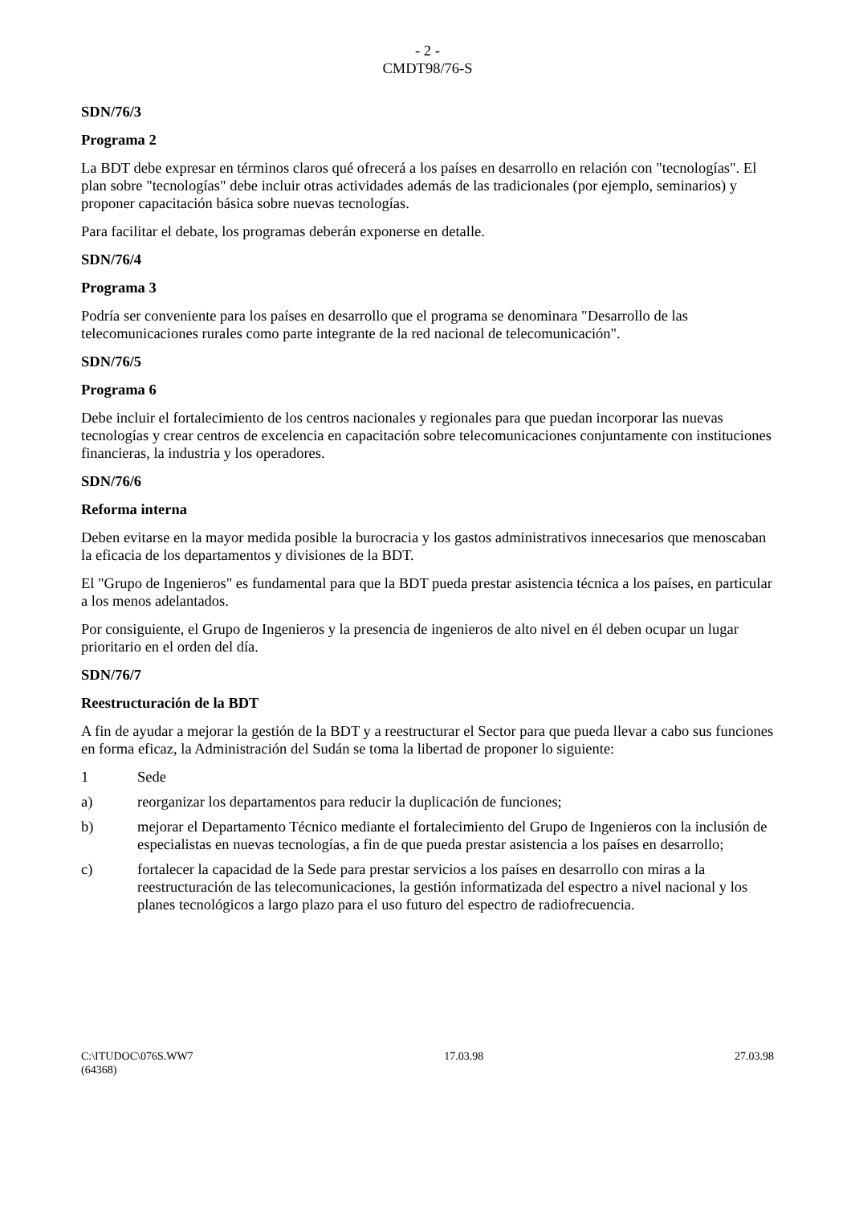- 2 -
CMDT98/76-S
SDN/76/3
Programa 2
La BDT debe expresar en términos claros qué ofrecerá a los países en desarrollo en relación con "tecnologías". El plan sobre "tecnologías" debe incluir otras actividades además de las tradicionales (por ejemplo, seminarios) y proponer capacitación básica sobre nuevas tecnologías.
Para facilitar el debate, los programas deberán exponerse en detalle.
SDN/76/4
Programa 3
Podría ser conveniente para los países en desarrollo que el programa se denominara "Desarrollo de las telecomunicaciones rurales como parte integrante de la red nacional de telecomunicación".
SDN/76/5
Programa 6
Debe incluir el fortalecimiento de los centros nacionales y regionales para que puedan incorporar las nuevas tecnologías y crear centros de excelencia en capacitación sobre telecomunicaciones conjuntamente con instituciones financieras, la industria y los operadores.
SDN/76/6
Reforma interna
Deben evitarse en la mayor medida posible la burocracia y los gastos administrativos innecesarios que menoscaban la eficacia de los departamentos y divisiones de la BDT.
El "Grupo de Ingenieros" es fundamental para que la BDT pueda prestar asistencia técnica a los países, en particular a los menos adelantados.
Por consiguiente, el Grupo de Ingenieros y la presencia de ingenieros de alto nivel en él deben ocupar un lugar prioritario en el orden del día.
SDN/76/7
Reestructuración de la BDT
A fin de ayudar a mejorar la gestión de la BDT y a reestructurar el Sector para que pueda llevar a cabo sus funciones en forma eficaz, la Administración del Sudán se toma la libertad de proponer lo siguiente:
1 Sede
a) reorganizar los departamentos para reducir la duplicación de funciones;
b) mejorar el Departamento Técnico mediante el fortalecimiento del Grupo de Ingenieros con la inclusión de especialistas en nuevas tecnologías, a fin de que pueda prestar asistencia a los países en desarrollo;
c) fortalecer la capacidad de la Sede para prestar servicios a los países en desarrollo con miras a la reestructuración de las telecomunicaciones, la gestión informatizada del espectro a nivel nacional y los planes tecnológicos a largo plazo para el uso futuro del espectro de radiofrecuencia.
C:\ITUDOC\076S.WW7 17.03.98 27.03.98
(64368)